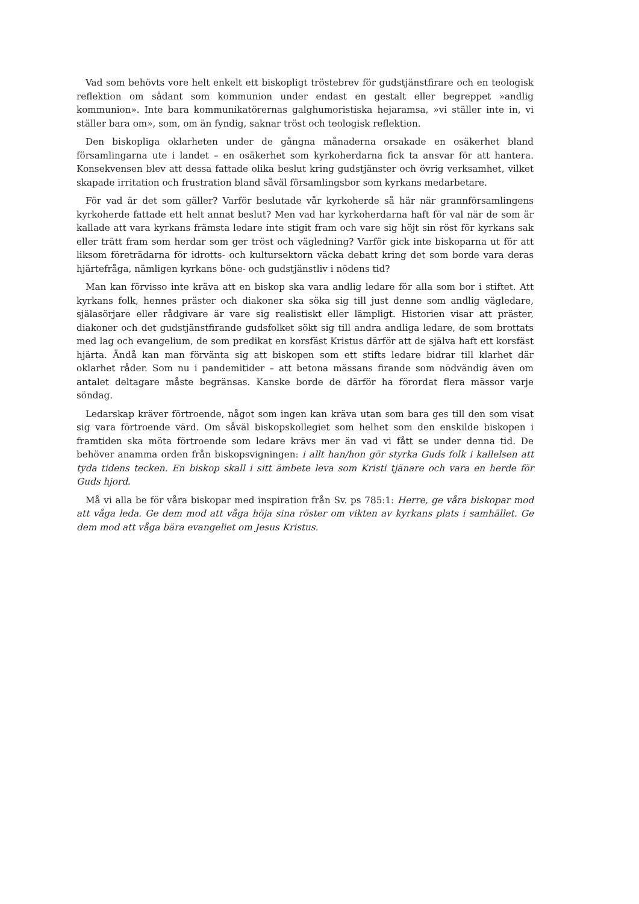Vad som behövts vore helt enkelt ett biskopligt tröstebrev för gudstjänstfirare och en teologisk reflektion om sådant som kommunion under endast en gestalt eller begreppet »andlig kommunion». Inte bara kommunikatörernas galghumoristiska hejaramsa, »vi ställer inte in, vi ställer bara om», som, om än fyndig, saknar tröst och teologisk reflektion.
Den biskopliga oklarheten under de gångna månaderna orsakade en osäkerhet bland församlingarna ute i landet – en osäkerhet som kyrkoherdarna fick ta ansvar för att hantera. Konsekvensen blev att dessa fattade olika beslut kring gudstjänster och övrig verksamhet, vilket skapade irritation och frustration bland såväl församlingsbor som kyrkans medarbetare.
För vad är det som gäller? Varför beslutade vår kyrkoherde så här när grannförsamlingens kyrkoherde fattade ett helt annat beslut? Men vad har kyrkoherdarna haft för val när de som är kallade att vara kyrkans främsta ledare inte stigit fram och vare sig höjt sin röst för kyrkans sak eller trätt fram som herdar som ger tröst och vägledning? Varför gick inte biskoparna ut för att liksom företrädarna för idrotts- och kultursektorn väcka debatt kring det som borde vara deras hjärtefråga, nämligen kyrkans böne- och gudstjänstliv i nödens tid?
Man kan förvisso inte kräva att en biskop ska vara andlig ledare för alla som bor i stiftet. Att kyrkans folk, hennes präster och diakoner ska söka sig till just denne som andlig vägledare, själasörjare eller rådgivare är vare sig realistiskt eller lämpligt. Historien visar att präster, diakoner och det gudstjänstfirande gudsfolket sökt sig till andra andliga ledare, de som brottats med lag och evangelium, de som predikat en korsfäst Kristus därför att de själva haft ett korsfäst hjärta. Ändå kan man förvänta sig att biskopen som ett stifts ledare bidrar till klarhet där oklarhet råder. Som nu i pandemitider – att betona mässans firande som nödvändig även om antalet deltagare måste begränsas. Kanske borde de därför ha förordat flera mässor varje söndag.
Ledarskap kräver förtroende, något som ingen kan kräva utan som bara ges till den som visat sig vara förtroende värd. Om såväl biskopskollegiet som helhet som den enskilde biskopen i framtiden ska möta förtroende som ledare krävs mer än vad vi fått se under denna tid. De behöver anamma orden från biskopsvigningen: i allt han/hon gör styrka Guds folk i kallelsen att tyda tidens tecken. En biskop skall i sitt ämbete leva som Kristi tjänare och vara en herde för Guds hjord.
Må vi alla be för våra biskopar med inspiration från Sv. ps 785:1: Herre, ge våra biskopar mod att våga leda. Ge dem mod att våga höja sina röster om vikten av kyrkans plats i samhället. Ge dem mod att våga bära evangeliet om Jesus Kristus.